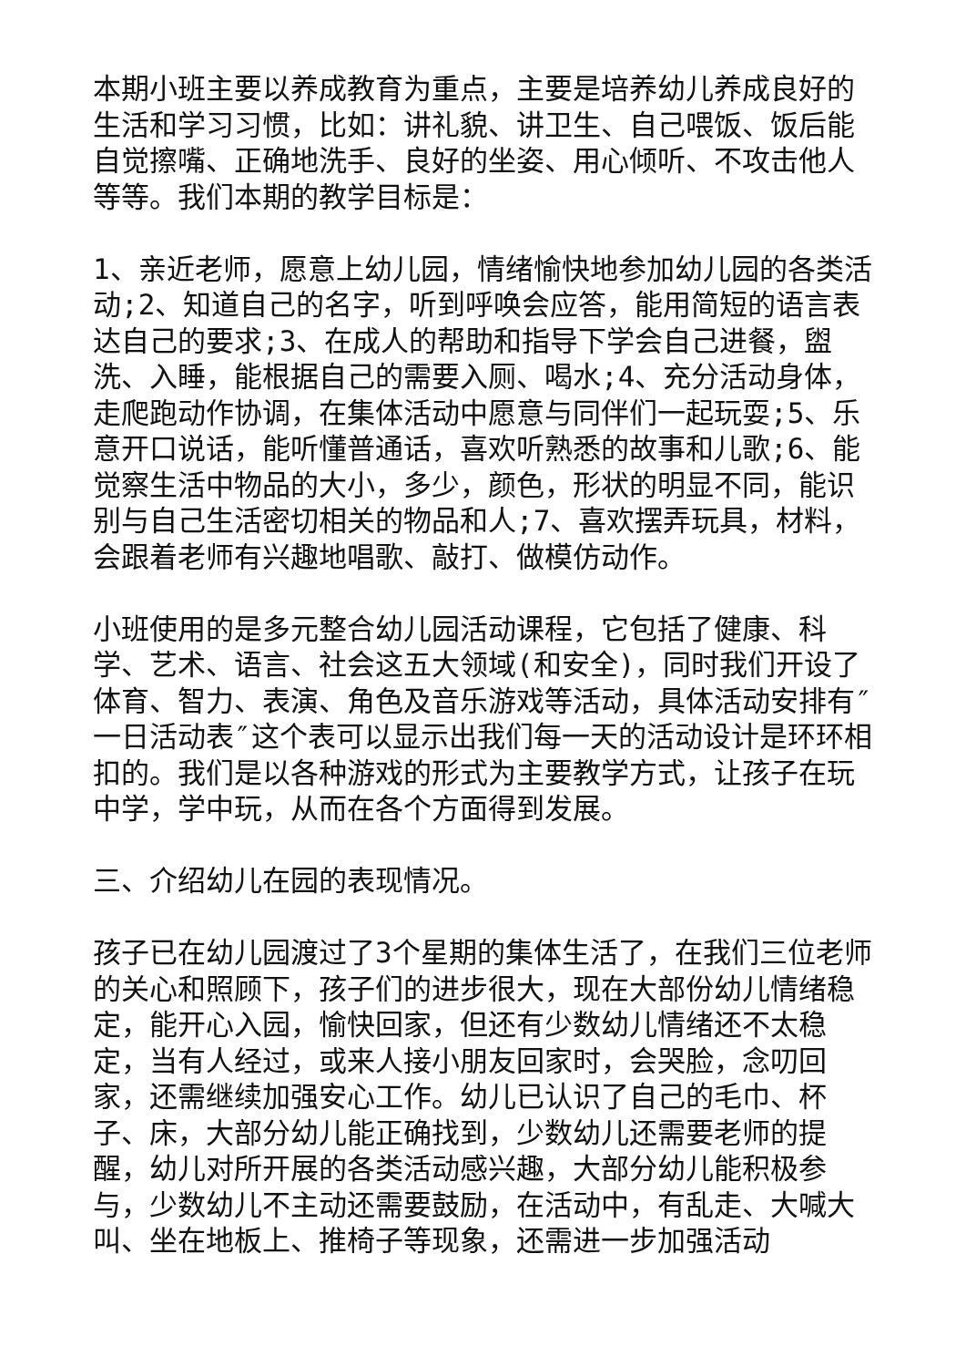本期小班主要以养成教育为重点，主要是培养幼儿养成良好的生活和学习习惯，比如：讲礼貌、讲卫生、自己喂饭、饭后能自觉擦嘴、正确地洗手、良好的坐姿、用心倾听、不攻击他人等等。我们本期的教学目标是：
1、亲近老师，愿意上幼儿园，情绪愉快地参加幼儿园的各类活动;2、知道自己的名字，听到呼唤会应答，能用简短的语言表达自己的要求;3、在成人的帮助和指导下学会自己进餐，盥洗、入睡，能根据自己的需要入厕、喝水;4、充分活动身体，走爬跑动作协调，在集体活动中愿意与同伴们一起玩耍;5、乐意开口说话，能听懂普通话，喜欢听熟悉的故事和儿歌;6、能觉察生活中物品的大小，多少，颜色，形状的明显不同，能识别与自己生活密切相关的物品和人;7、喜欢摆弄玩具，材料，会跟着老师有兴趣地唱歌、敲打、做模仿动作。
小班使用的是多元整合幼儿园活动课程，它包括了健康、科学、艺术、语言、社会这五大领域(和安全)，同时我们开设了体育、智力、表演、角色及音乐游戏等活动，具体活动安排有″一日活动表″这个表可以显示出我们每一天的活动设计是环环相扣的。我们是以各种游戏的形式为主要教学方式，让孩子在玩中学，学中玩，从而在各个方面得到发展。
三、介绍幼儿在园的表现情况。
孩子已在幼儿园渡过了3个星期的集体生活了，在我们三位老师的关心和照顾下，孩子们的进步很大，现在大部份幼儿情绪稳定，能开心入园，愉快回家，但还有少数幼儿情绪还不太稳定，当有人经过，或来人接小朋友回家时，会哭脸，念叨回家，还需继续加强安心工作。幼儿已认识了自己的毛巾、杯子、床，大部分幼儿能正确找到，少数幼儿还需要老师的提醒，幼儿对所开展的各类活动感兴趣，大部分幼儿能积极参与，少数幼儿不主动还需要鼓励，在活动中，有乱走、大喊大叫、坐在地板上、推椅子等现象，还需进一步加强活动